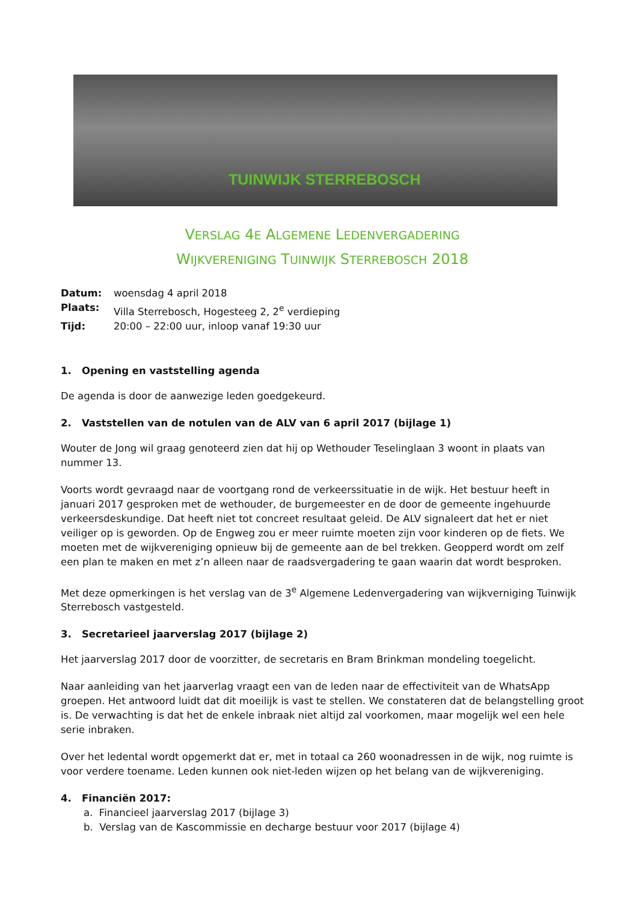TUINWIJK STERREBOSCH
VERSLAG 4E ALGEMENE LEDENVERGADERING
WIJKVERENIGING TUINWIJK STERREBOSCH 2018
| Datum: | woensdag 4 april 2018 |
| Plaats: | Villa Sterrebosch, Hogesteeg 2, 2<sup>e</sup> verdieping |
| Tijd: | 20:00 – 22:00 uur, inloop vanaf 19:30 uur |
1. Opening en vaststelling agenda
De agenda is door de aanwezige leden goedgekeurd.
2. Vaststellen van de notulen van de ALV van 6 april 2017 (bijlage 1)
Wouter de Jong wil graag genoteerd zien dat hij op Wethouder Teselinglaan 3 woont in plaats van nummer 13.
Voorts wordt gevraagd naar de voortgang rond de verkeerssituatie in de wijk. Het bestuur heeft in januari 2017 gesproken met de wethouder, de burgemeester en de door de gemeente ingehuurde verkeersdeskundige. Dat heeft niet tot concreet resultaat geleid. De ALV signaleert dat het er niet veiliger op is geworden. Op de Engweg zou er meer ruimte moeten zijn voor kinderen op de fiets. We moeten met de wijkvereniging opnieuw bij de gemeente aan de bel trekken. Geopperd wordt om zelf een plan te maken en met z’n alleen naar de raadsvergadering te gaan waarin dat wordt besproken.
Met deze opmerkingen is het verslag van de 3<sup>e</sup> Algemene Ledenvergadering van wijkverniging Tuinwijk Sterrebosch vastgesteld.
3. Secretarieel jaarverslag 2017 (bijlage 2)
Het jaarverslag 2017 door de voorzitter, de secretaris en Bram Brinkman mondeling toegelicht.
Naar aanleiding van het jaarverlag vraagt een van de leden naar de effectiviteit van de WhatsApp groepen. Het antwoord luidt dat dit moeilijk is vast te stellen. We constateren dat de belangstelling groot is. De verwachting is dat het de enkele inbraak niet altijd zal voorkomen, maar mogelijk wel een hele serie inbraken.
Over het ledental wordt opgemerkt dat er, met in totaal ca 260 woonadressen in de wijk, nog ruimte is voor verdere toename. Leden kunnen ook niet-leden wijzen op het belang van de wijkvereniging.
4. Financiën 2017:
a. Financieel jaarverslag 2017 (bijlage 3)
b. Verslag van de Kascommissie en decharge bestuur voor 2017 (bijlage 4)